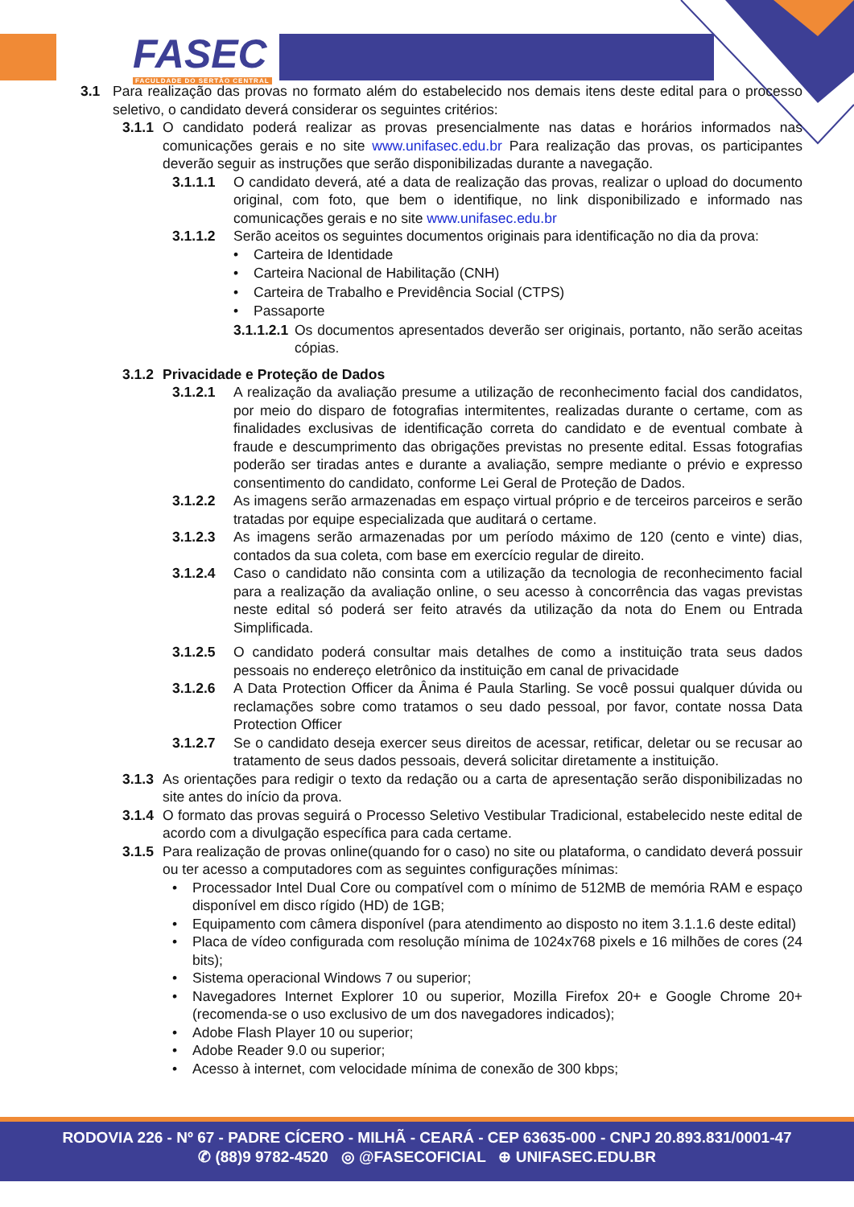FASEC
FACULDADE DO SERTÃO CENTRAL
3.1 Para realização das provas no formato além do estabelecido nos demais itens deste edital para o processo seletivo, o candidato deverá considerar os seguintes critérios:
3.1.1 O candidato poderá realizar as provas presencialmente nas datas e horários informados nas comunicações gerais e no site www.unifasec.edu.br Para realização das provas, os participantes deverão seguir as instruções que serão disponibilizadas durante a navegação.
3.1.1.1 O candidato deverá, até a data de realização das provas, realizar o upload do documento original, com foto, que bem o identifique, no link disponibilizado e informado nas comunicações gerais e no site www.unifasec.edu.br
3.1.1.2 Serão aceitos os seguintes documentos originais para identificação no dia da prova:
• Carteira de Identidade
• Carteira Nacional de Habilitação (CNH)
• Carteira de Trabalho e Previdência Social (CTPS)
• Passaporte
3.1.1.2.1 Os documentos apresentados deverão ser originais, portanto, não serão aceitas cópias.
3.1.2 Privacidade e Proteção de Dados
3.1.2.1 A realização da avaliação presume a utilização de reconhecimento facial dos candidatos, por meio do disparo de fotografias intermitentes, realizadas durante o certame, com as finalidades exclusivas de identificação correta do candidato e de eventual combate à fraude e descumprimento das obrigações previstas no presente edital. Essas fotografias poderão ser tiradas antes e durante a avaliação, sempre mediante o prévio e expresso consentimento do candidato, conforme Lei Geral de Proteção de Dados.
3.1.2.2 As imagens serão armazenadas em espaço virtual próprio e de terceiros parceiros e serão tratadas por equipe especializada que auditará o certame.
3.1.2.3 As imagens serão armazenadas por um período máximo de 120 (cento e vinte) dias, contados da sua coleta, com base em exercício regular de direito.
3.1.2.4 Caso o candidato não consinta com a utilização da tecnologia de reconhecimento facial para a realização da avaliação online, o seu acesso à concorrência das vagas previstas neste edital só poderá ser feito através da utilização da nota do Enem ou Entrada Simplificada.
3.1.2.5 O candidato poderá consultar mais detalhes de como a instituição trata seus dados pessoais no endereço eletrônico da instituição em canal de privacidade
3.1.2.6 A Data Protection Officer da Ânima é Paula Starling. Se você possui qualquer dúvida ou reclamações sobre como tratamos o seu dado pessoal, por favor, contate nossa Data Protection Officer
3.1.2.7 Se o candidato deseja exercer seus direitos de acessar, retificar, deletar ou se recusar ao tratamento de seus dados pessoais, deverá solicitar diretamente a instituição.
3.1.3 As orientações para redigir o texto da redação ou a carta de apresentação serão disponibilizadas no site antes do início da prova.
3.1.4 O formato das provas seguirá o Processo Seletivo Vestibular Tradicional, estabelecido neste edital de acordo com a divulgação específica para cada certame.
3.1.5 Para realização de provas online(quando for o caso) no site ou plataforma, o candidato deverá possuir ou ter acesso a computadores com as seguintes configurações mínimas:
• Processador Intel Dual Core ou compatível com o mínimo de 512MB de memória RAM e espaço disponível em disco rígido (HD) de 1GB;
• Equipamento com câmera disponível (para atendimento ao disposto no item 3.1.1.6 deste edital)
• Placa de vídeo configurada com resolução mínima de 1024x768 pixels e 16 milhões de cores (24 bits);
• Sistema operacional Windows 7 ou superior;
• Navegadores Internet Explorer 10 ou superior, Mozilla Firefox 20+ e Google Chrome 20+ (recomenda-se o uso exclusivo de um dos navegadores indicados);
• Adobe Flash Player 10 ou superior;
• Adobe Reader 9.0 ou superior;
• Acesso à internet, com velocidade mínima de conexão de 300 kbps;
RODOVIA 226 - Nº 67 - PADRE CÍCERO - MILHÃ - CEARÁ - CEP 63635-000 - CNPJ 20.893.831/0001-47
✆ (88)9 9782-4520 ◎ @FASECOFICIAL ⊕ UNIFASEC.EDU.BR